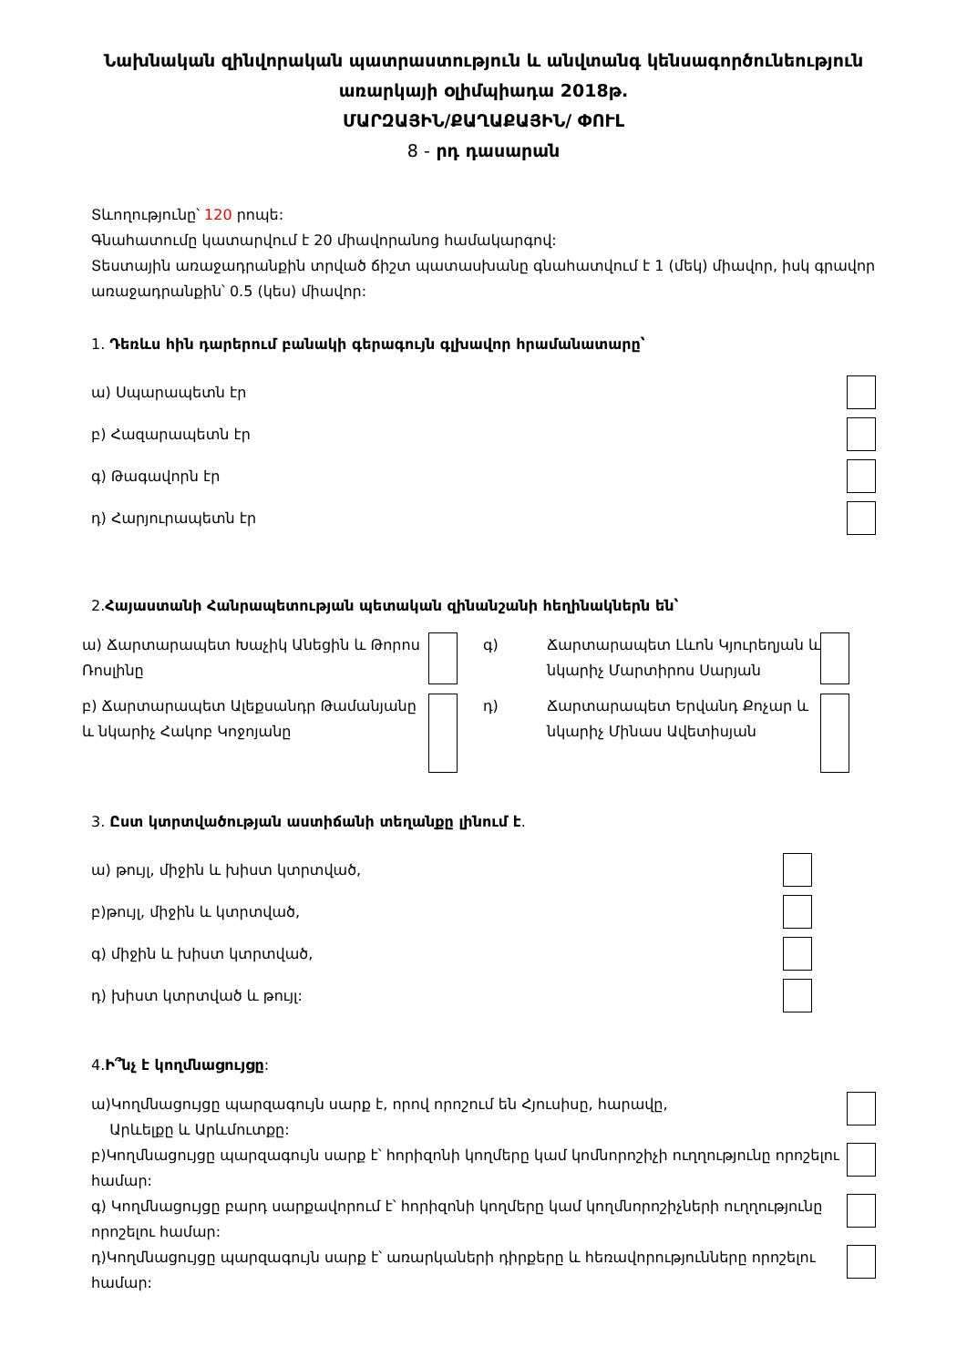Նախնական զինվորական պատրաստություն և անվտանգ կենսագործունեություն առարկայի օլիմպիադա 2018թ.
ՄԱՐԶԱՅԻՆ/ՔԱՂԱՔԱՅԻՆ/ ՓՈՒԼ
8 - րդ դասարան
Տևողությունը՝ 120 րոպե:
Գնահատումը կատարվում է 20 միավորանոց համակարգով:
Տեստային առաջադրանքին տրված ճիշտ պատասխանը գնահատվում է 1 (մեկ) միավոր, իսկ գրավոր առաջադրանքին՝ 0.5 (կես) միավոր:
1. Դեռևս հին դարերում բանակի գերագույն գլխավոր հրամանատարը՝
ա) Սպարապետն էր
բ) Հազարապետն էր
գ) Թագավորն էր
դ) Հարյուրապետն էր
2.Հայաստանի Հանրապետության պետական զինանշանի հեղինակներն են՝
ա) Ճարտարապետ Խաչիկ Անեցին և Թորոս Ռոսլինը
գ)
Ճարտարապետ Լևոն Կյուրեղյան և նկարիչ Մարտիրոս Սարյան
բ) Ճարտարապետ Ալեքսանդր Թամանյանը և նկարիչ Հակոբ Կոջոյանը
դ)
Ճարտարապետ Երվանդ Քոչար և նկարիչ Մինաս Ավետիսյան
3. Ըստ կտրտվածության աստիճանի տեղանքը լինում է.
ա) թույլ, միջին և խիստ կտրտված,
բ)թույլ, միջին և կտրտված,
գ) միջին և խիստ կտրտված,
դ) խիստ կտրտված և թույլ:
4.Ի՞նչ է կողմնացույցը:
ա)Կողմնացույցը պարզագույն սարք է, որով որոշում են Հյուսիսը, հարավը,
Արևելքը և Արևմուտքը:
բ)Կողմնացույցը պարզագույն սարք է՝ հորիզոնի կողմերը կամ կոմնորոշիչի ուղղությունը որոշելու համար:
գ) Կողմնացույցը բարդ սարքավորում է՝ հորիզոնի կողմերը կամ կողմնորոշիչների ուղղությունը որոշելու համար:
դ)Կողմնացույցը պարզագույն սարք է՝ առարկաների դիրքերը և հեռավորությունները որոշելու համար: